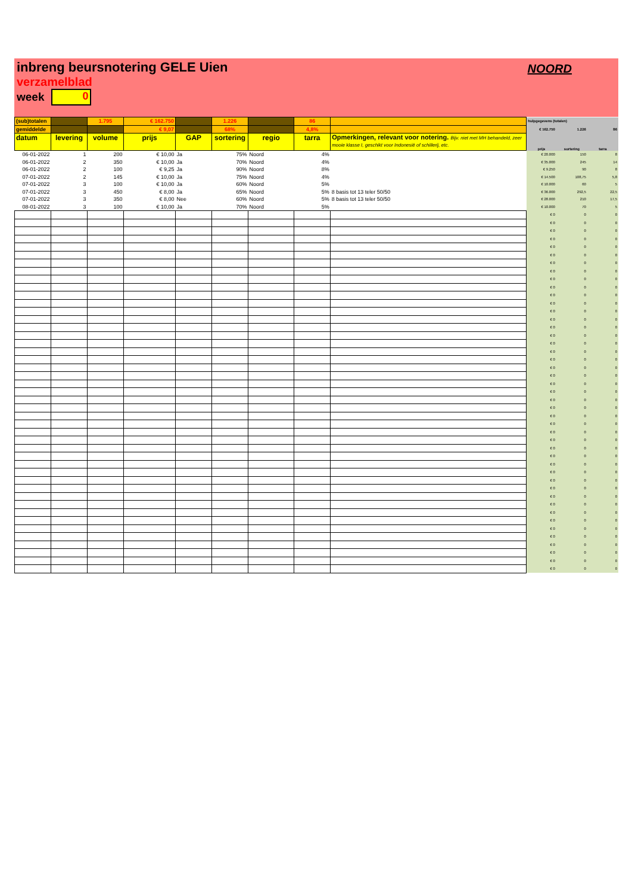inbreng beursnotering GELE Uien
verzamelblad
week 0
NOORD
| (sub)totalen | | 1.795 | € 162.750 | | 1.226 | | 86 | | hulpgegevens (totalen) | | |
| gemiddelde | | | € 9,07 | | 68% | | 4,8% | | € 162.750 | 1.226 | 86 |
| datum | levering | volume | prijs | GAP | sortering | regio | tarra | Opmerkingen, relevant voor notering. Bijv. niet met MH behandeld, zeer mooie klasse I, geschikt voor Indonesië of schillerij, etc. | prijs | sortering | tarra |
| 06-01-2022 | 1 | 200 | € 10,00 | Ja | 75% | Noord | 4% | | € 20.000 | 150 | 8 |
| 06-01-2022 | 2 | 350 | € 10,00 | Ja | 70% | Noord | 4% | | € 35.000 | 245 | 14 |
| 06-01-2022 | 2 | 100 | € 9,25 | Ja | 90% | Noord | 8% | | € 9.250 | 90 | 8 |
| 07-01-2022 | 2 | 145 | € 10,00 | Ja | 75% | Noord | 4% | | € 14.500 | 108,75 | 5,8 |
| 07-01-2022 | 3 | 100 | € 10,00 | Ja | 60% | Noord | 5% | | € 10.000 | 60 | 5 |
| 07-01-2022 | 3 | 450 | € 8,00 | Ja | 65% | Noord | 5% | 8 basis tot 13 teler 50/50 | € 36.000 | 292,5 | 22,5 |
| 07-01-2022 | 3 | 350 | € 8,00 | Nee | 60% | Noord | 5% | 8 basis tot 13 teler 50/50 | € 28.000 | 210 | 17,5 |
| 08-01-2022 | 3 | 100 | € 10,00 | Ja | 70% | Noord | 5% | | € 10.000 | 70 | 5 |
| | | | | | | | | | € 0 | 0 | 0 |
| | | | | | | | | | € 0 | 0 | 0 |
| | | | | | | | | | € 0 | 0 | 0 |
| | | | | | | | | | € 0 | 0 | 0 |
| | | | | | | | | | € 0 | 0 | 0 |
| | | | | | | | | | € 0 | 0 | 0 |
| | | | | | | | | | € 0 | 0 | 0 |
| | | | | | | | | | € 0 | 0 | 0 |
| | | | | | | | | | € 0 | 0 | 0 |
| | | | | | | | | | € 0 | 0 | 0 |
| | | | | | | | | | € 0 | 0 | 0 |
| | | | | | | | | | € 0 | 0 | 0 |
| | | | | | | | | | € 0 | 0 | 0 |
| | | | | | | | | | € 0 | 0 | 0 |
| | | | | | | | | | € 0 | 0 | 0 |
| | | | | | | | | | € 0 | 0 | 0 |
| | | | | | | | | | € 0 | 0 | 0 |
| | | | | | | | | | € 0 | 0 | 0 |
| | | | | | | | | | € 0 | 0 | 0 |
| | | | | | | | | | € 0 | 0 | 0 |
| | | | | | | | | | € 0 | 0 | 0 |
| | | | | | | | | | € 0 | 0 | 0 |
| | | | | | | | | | € 0 | 0 | 0 |
| | | | | | | | | | € 0 | 0 | 0 |
| | | | | | | | | | € 0 | 0 | 0 |
| | | | | | | | | | € 0 | 0 | 0 |
| | | | | | | | | | € 0 | 0 | 0 |
| | | | | | | | | | € 0 | 0 | 0 |
| | | | | | | | | | € 0 | 0 | 0 |
| | | | | | | | | | € 0 | 0 | 0 |
| | | | | | | | | | € 0 | 0 | 0 |
| | | | | | | | | | € 0 | 0 | 0 |
| | | | | | | | | | € 0 | 0 | 0 |
| | | | | | | | | | € 0 | 0 | 0 |
| | | | | | | | | | € 0 | 0 | 0 |
| | | | | | | | | | € 0 | 0 | 0 |
| | | | | | | | | | € 0 | 0 | 0 |
| | | | | | | | | | € 0 | 0 | 0 |
| | | | | | | | | | € 0 | 0 | 0 |
| | | | | | | | | | € 0 | 0 | 0 |
| | | | | | | | | | € 0 | 0 | 0 |
| | | | | | | | | | € 0 | 0 | 0 |
| | | | | | | | | | € 0 | 0 | 0 |
| | | | | | | | | | € 0 | 0 | 0 |
| | | | | | | | | | € 0 | 0 | 0 |